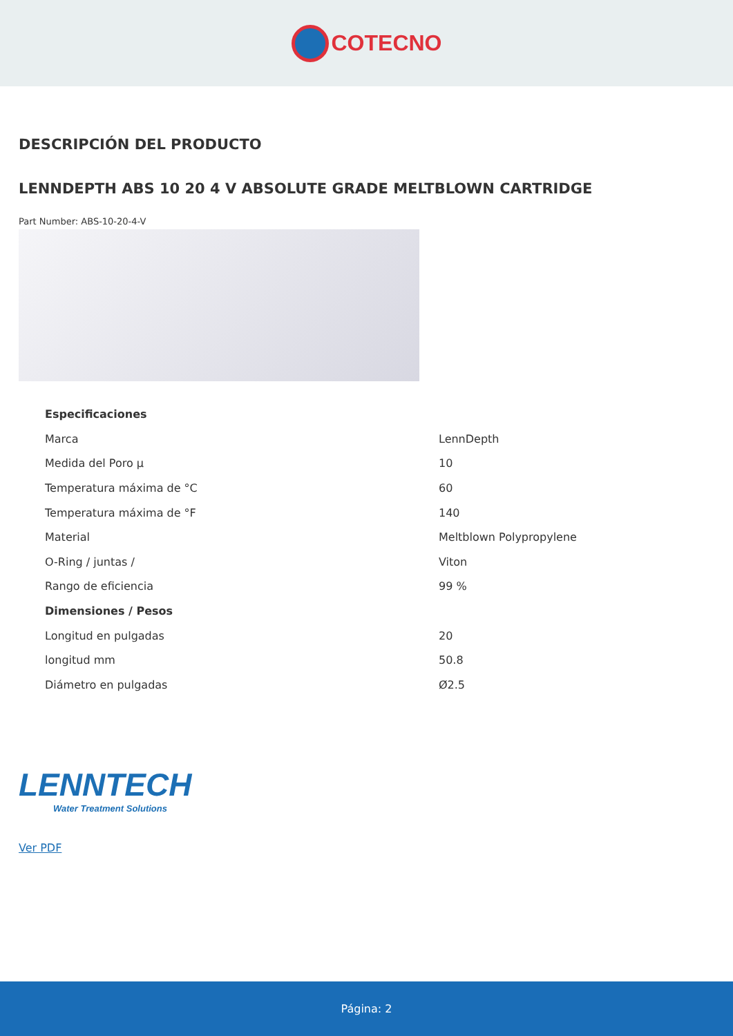COTECNO
DESCRIPCIÓN DEL PRODUCTO
LENNDEPTH ABS 10 20 4 V ABSOLUTE GRADE MELTBLOWN CARTRIDGE
Part Number: ABS-10-20-4-V
| Especificaciones | |
| --- | --- |
| Marca | LennDepth |
| Medida del Poro µ | 10 |
| Temperatura máxima de °C | 60 |
| Temperatura máxima de °F | 140 |
| Material | Meltblown Polypropylene |
| O-Ring / juntas / | Viton |
| Rango de eficiencia | 99 % |
| Dimensiones / Pesos | |
| Longitud en pulgadas | 20 |
| longitud mm | 50.8 |
| Diámetro en pulgadas | Ø2.5 |
LENNTECH
Water Treatment Solutions
Ver PDF
Página: 2